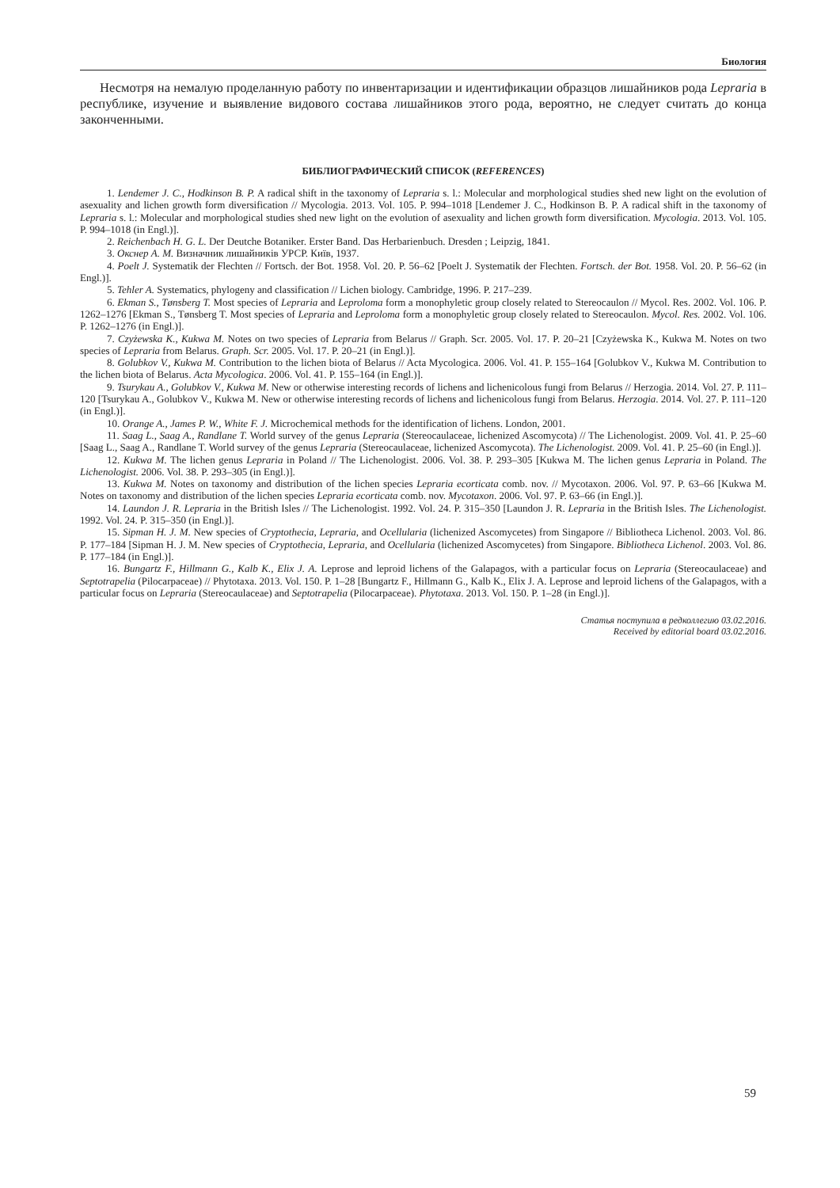Биология
Несмотря на немалую проделанную работу по инвентаризации и идентификации образцов лишайников рода Lepraria в республике, изучение и выявление видового состава лишайников этого рода, вероятно, не следует считать до конца законченными.
БИБЛИОГРАФИЧЕСКИЙ СПИСОК (REFERENCES)
1. Lendemer J. C., Hodkinson B. P. A radical shift in the taxonomy of Lepraria s. l.: Molecular and morphological studies shed new light on the evolution of asexuality and lichen growth form diversification // Mycologia. 2013. Vol. 105. P. 994–1018 [Lendemer J. C., Hodkinson B. P. A radical shift in the taxonomy of Lepraria s. l.: Molecular and morphological studies shed new light on the evolution of asexuality and lichen growth form diversification. Mycologia. 2013. Vol. 105. P. 994–1018 (in Engl.)].
2. Reichenbach H. G. L. Der Deutche Botaniker. Erster Band. Das Herbarienbuch. Dresden ; Leipzig, 1841.
3. Окснер А. М. Визначник лишайників УРСР. Київ, 1937.
4. Poelt J. Systematik der Flechten // Fortsch. der Bot. 1958. Vol. 20. P. 56–62 [Poelt J. Systematik der Flechten. Fortsch. der Bot. 1958. Vol. 20. P. 56–62 (in Engl.)].
5. Tehler A. Systematics, phylogeny and classification // Lichen biology. Cambridge, 1996. P. 217–239.
6. Ekman S., Tønsberg T. Most species of Lepraria and Leproloma form a monophyletic group closely related to Stereocaulon // Mycol. Res. 2002. Vol. 106. P. 1262–1276 [Ekman S., Tønsberg T. Most species of Lepraria and Leproloma form a monophyletic group closely related to Stereocaulon. Mycol. Res. 2002. Vol. 106. P. 1262–1276 (in Engl.)].
7. Czyżewska K., Kukwa M. Notes on two species of Lepraria from Belarus // Graph. Scr. 2005. Vol. 17. P. 20–21 [Czyżewska K., Kukwa M. Notes on two species of Lepraria from Belarus. Graph. Scr. 2005. Vol. 17. P. 20–21 (in Engl.)].
8. Golubkov V., Kukwa M. Contribution to the lichen biota of Belarus // Acta Mycologica. 2006. Vol. 41. P. 155–164 [Golubkov V., Kukwa M. Contribution to the lichen biota of Belarus. Acta Mycologica. 2006. Vol. 41. P. 155–164 (in Engl.)].
9. Tsurykau A., Golubkov V., Kukwa M. New or otherwise interesting records of lichens and lichenicolous fungi from Belarus // Herzogia. 2014. Vol. 27. P. 111–120 [Tsurykau A., Golubkov V., Kukwa M. New or otherwise interesting records of lichens and lichenicolous fungi from Belarus. Herzogia. 2014. Vol. 27. P. 111–120 (in Engl.)].
10. Orange A., James P. W., White F. J. Microchemical methods for the identification of lichens. London, 2001.
11. Saag L., Saag A., Randlane T. World survey of the genus Lepraria (Stereocaulaceae, lichenized Ascomycota) // The Lichenologist. 2009. Vol. 41. P. 25–60 [Saag L., Saag A., Randlane T. World survey of the genus Lepraria (Stereocaulaceae, lichenized Ascomycota). The Lichenologist. 2009. Vol. 41. P. 25–60 (in Engl.)].
12. Kukwa M. The lichen genus Lepraria in Poland // The Lichenologist. 2006. Vol. 38. P. 293–305 [Kukwa M. The lichen genus Lepraria in Poland. The Lichenologist. 2006. Vol. 38. P. 293–305 (in Engl.)].
13. Kukwa M. Notes on taxonomy and distribution of the lichen species Lepraria ecorticata comb. nov. // Mycotaxon. 2006. Vol. 97. P. 63–66 [Kukwa M. Notes on taxonomy and distribution of the lichen species Lepraria ecorticata comb. nov. Mycotaxon. 2006. Vol. 97. P. 63–66 (in Engl.)].
14. Laundon J. R. Lepraria in the British Isles // The Lichenologist. 1992. Vol. 24. P. 315–350 [Laundon J. R. Lepraria in the British Isles. The Lichenologist. 1992. Vol. 24. P. 315–350 (in Engl.)].
15. Sipman H. J. M. New species of Cryptothecia, Lepraria, and Ocellularia (lichenized Ascomycetes) from Singapore // Bibliotheca Lichenol. 2003. Vol. 86. P. 177–184 [Sipman H. J. M. New species of Cryptothecia, Lepraria, and Ocellularia (lichenized Ascomycetes) from Singapore. Bibliotheca Lichenol. 2003. Vol. 86. P. 177–184 (in Engl.)].
16. Bungartz F., Hillmann G., Kalb K., Elix J. A. Leprose and leproid lichens of the Galapagos, with a particular focus on Lepraria (Stereocaulaceae) and Septotrapelia (Pilocarpaceae) // Phytotaxa. 2013. Vol. 150. P. 1–28 [Bungartz F., Hillmann G., Kalb K., Elix J. A. Leprose and leproid lichens of the Galapagos, with a particular focus on Lepraria (Stereocaulaceae) and Septotrapelia (Pilocarpaceae). Phytotaxa. 2013. Vol. 150. P. 1–28 (in Engl.)].
Статья поступила в редколлегию 03.02.2016.
Received by editorial board 03.02.2016.
59